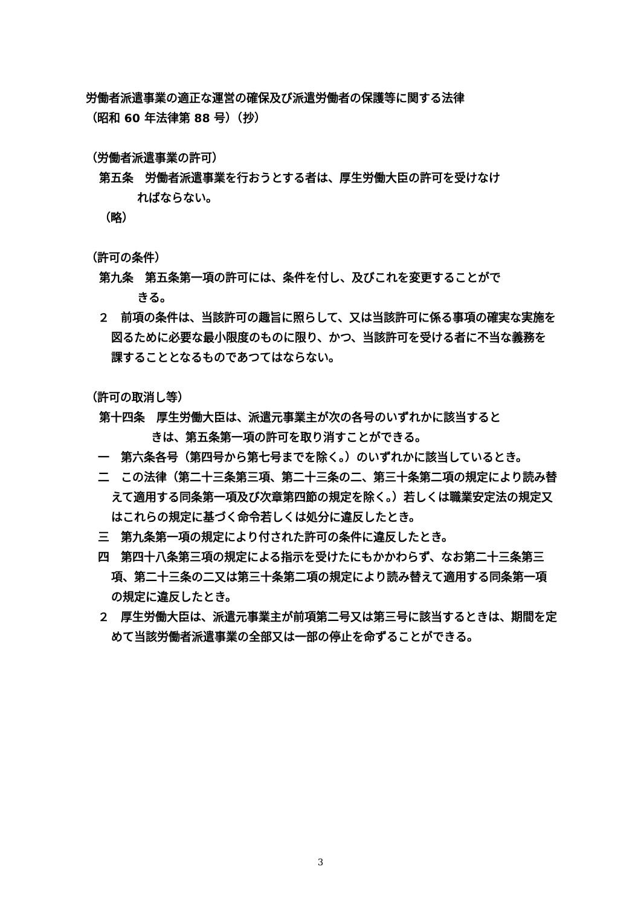労働者派遣事業の適正な運営の確保及び派遣労働者の保護等に関する法律
（昭和 60 年法律第 88 号）（抄）
（労働者派遣事業の許可）
第五条　労働者派遣事業を行おうとする者は、厚生労働大臣の許可を受けなけ
ればならない。
（略）
（許可の条件）
第九条　第五条第一項の許可には、条件を付し、及びこれを変更することがで
きる。
２　前項の条件は、当該許可の趣旨に照らして、又は当該許可に係る事項の確実な実施を図るために必要な最小限度のものに限り、かつ、当該許可を受ける者に不当な義務を課することとなるものであつてはならない。
（許可の取消し等）
第十四条　厚生労働大臣は、派遣元事業主が次の各号のいずれかに該当すると
きは、第五条第一項の許可を取り消すことができる。
一　第六条各号（第四号から第七号までを除く。）のいずれかに該当しているとき。
二　この法律（第二十三条第三項、第二十三条の二、第三十条第二項の規定により読み替えて適用する同条第一項及び次章第四節の規定を除く。）若しくは職業安定法の規定又はこれらの規定に基づく命令若しくは処分に違反したとき。
三　第九条第一項の規定により付された許可の条件に違反したとき。
四　第四十八条第三項の規定による指示を受けたにもかかわらず、なお第二十三条第三項、第二十三条の二又は第三十条第二項の規定により読み替えて適用する同条第一項の規定に違反したとき。
２　厚生労働大臣は、派遣元事業主が前項第二号又は第三号に該当するときは、期間を定めて当該労働者派遣事業の全部又は一部の停止を命ずることができる。
3